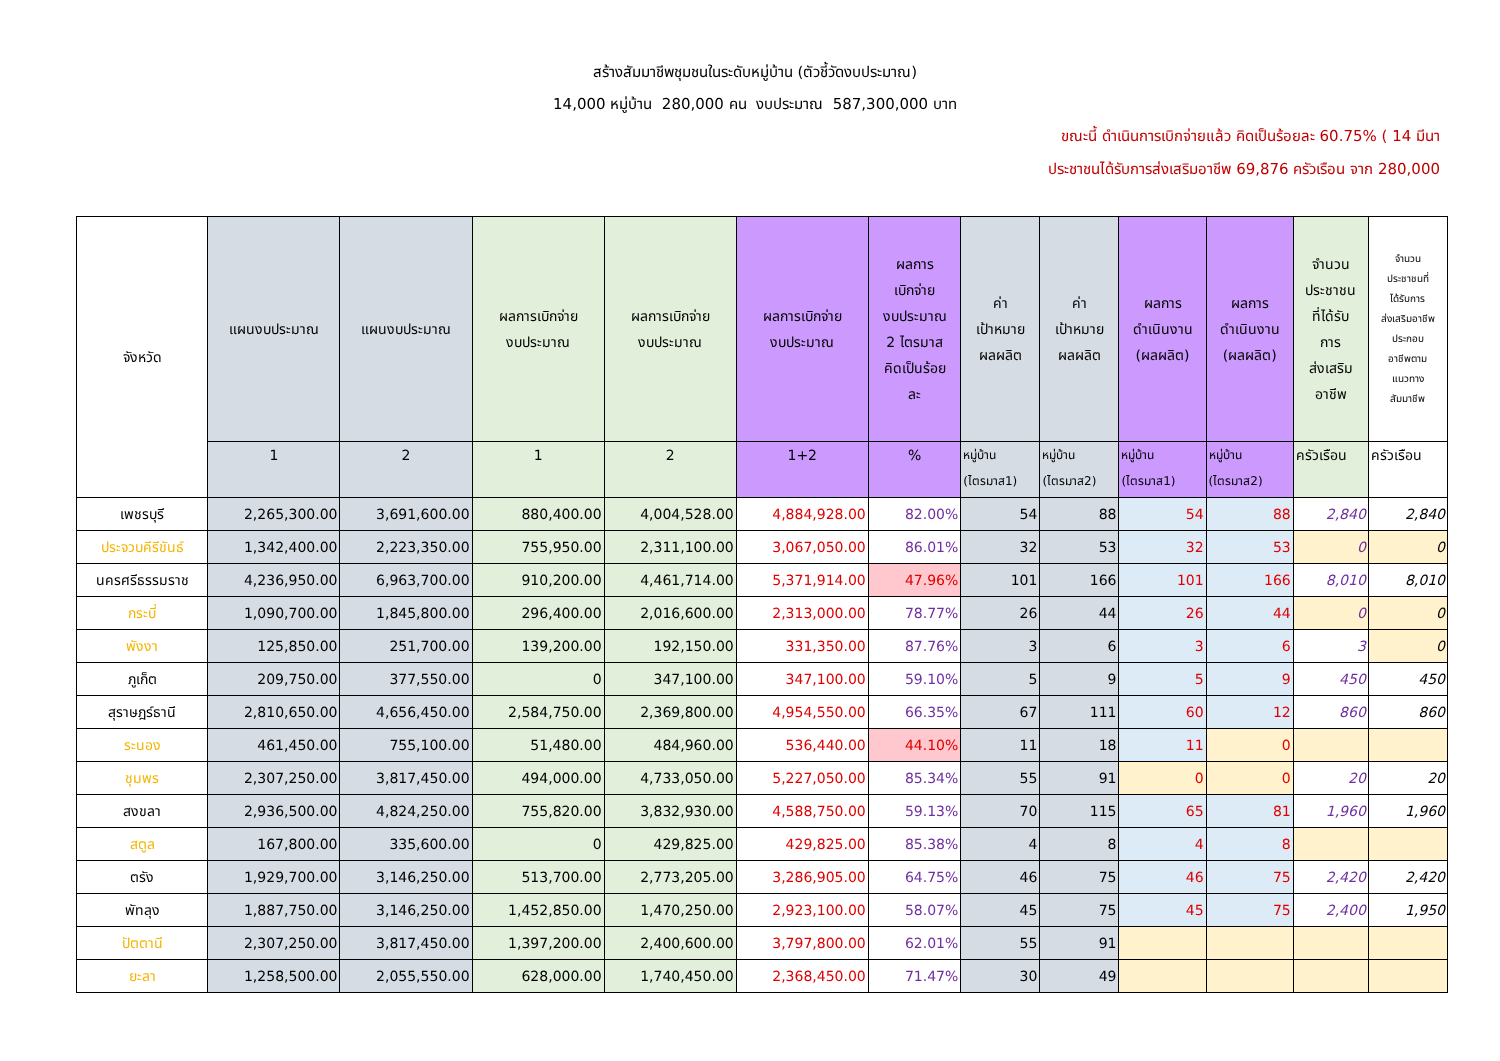สร้างสัมมาชีพชุมชนในระดับหมู่บ้าน (ตัวชี้วัดงบประมาณ)
14,000 หมู่บ้าน 280,000 คน งบประมาณ 587,300,000 บาท
ขณะนี้ ดำเนินการเบิกจ่ายแล้ว คิดเป็นร้อยละ 60.75% ( 14 มีนา
ประชาชนได้รับการส่งเสริมอาชีพ 69,876 ครัวเรือน จาก 280,000
| จังหวัด | แผนงบประมาณ | แผนงบประมาณ | ผลการเบิกจ่าย งบประมาณ | ผลการเบิกจ่าย งบประมาณ | ผลการเบิกจ่าย งบประมาณ | ผลการ เบิกจ่าย งบประมาณ 2 ไตรมาส คิดเป็นร้อย ละ | ค่า เป้าหมาย ผลผลิต | ค่า เป้าหมาย ผลผลิต | ผลการ ดำเนินงาน (ผลผลิต) | ผลการ ดำเนินงาน (ผลผลิต) | จำนวน ประชาชน ที่ได้รับ การ ส่งเสริม อาชีพ | จำนวน ประชาชนที่ ได้รับการ ส่งเสริมอาชีพ ประกอบ อาชีพตาม แนวทาง สัมมาชีพ |
| --- | --- | --- | --- | --- | --- | --- | --- | --- | --- | --- | --- | --- |
| | 1 | 2 | 1 | 2 | 1+2 | % | หมู่บ้าน (ไตรมาส1) | หมู่บ้าน (ไตรมาส2) | หมู่บ้าน (ไตรมาส1) | หมู่บ้าน (ไตรมาส2) | ครัวเรือน | ครัวเรือน |
| เพชรบุรี | 2,265,300.00 | 3,691,600.00 | 880,400.00 | 4,004,528.00 | 4,884,928.00 | 82.00% | 54 | 88 | 54 | 88 | 2,840 | 2,840 |
| ประจวบคีรีขันธ์ | 1,342,400.00 | 2,223,350.00 | 755,950.00 | 2,311,100.00 | 3,067,050.00 | 86.01% | 32 | 53 | 32 | 53 | 0 | 0 |
| นครศรีธรรมราช | 4,236,950.00 | 6,963,700.00 | 910,200.00 | 4,461,714.00 | 5,371,914.00 | 47.96% | 101 | 166 | 101 | 166 | 8,010 | 8,010 |
| กระบี่ | 1,090,700.00 | 1,845,800.00 | 296,400.00 | 2,016,600.00 | 2,313,000.00 | 78.77% | 26 | 44 | 26 | 44 | 0 | 0 |
| พังงา | 125,850.00 | 251,700.00 | 139,200.00 | 192,150.00 | 331,350.00 | 87.76% | 3 | 6 | 3 | 6 | 3 | 0 |
| ภูเก็ต | 209,750.00 | 377,550.00 | 0 | 347,100.00 | 347,100.00 | 59.10% | 5 | 9 | 5 | 9 | 450 | 450 |
| สุราษฎร์ธานี | 2,810,650.00 | 4,656,450.00 | 2,584,750.00 | 2,369,800.00 | 4,954,550.00 | 66.35% | 67 | 111 | 60 | 12 | 860 | 860 |
| ระนอง | 461,450.00 | 755,100.00 | 51,480.00 | 484,960.00 | 536,440.00 | 44.10% | 11 | 18 | 11 | 0 | | |
| ชุมพร | 2,307,250.00 | 3,817,450.00 | 494,000.00 | 4,733,050.00 | 5,227,050.00 | 85.34% | 55 | 91 | 0 | 0 | 20 | 20 |
| สงขลา | 2,936,500.00 | 4,824,250.00 | 755,820.00 | 3,832,930.00 | 4,588,750.00 | 59.13% | 70 | 115 | 65 | 81 | 1,960 | 1,960 |
| สตูล | 167,800.00 | 335,600.00 | 0 | 429,825.00 | 429,825.00 | 85.38% | 4 | 8 | 4 | 8 | | |
| ตรัง | 1,929,700.00 | 3,146,250.00 | 513,700.00 | 2,773,205.00 | 3,286,905.00 | 64.75% | 46 | 75 | 46 | 75 | 2,420 | 2,420 |
| พัทลุง | 1,887,750.00 | 3,146,250.00 | 1,452,850.00 | 1,470,250.00 | 2,923,100.00 | 58.07% | 45 | 75 | 45 | 75 | 2,400 | 1,950 |
| ปัตตานี | 2,307,250.00 | 3,817,450.00 | 1,397,200.00 | 2,400,600.00 | 3,797,800.00 | 62.01% | 55 | 91 | | | | |
| ยะลา | 1,258,500.00 | 2,055,550.00 | 628,000.00 | 1,740,450.00 | 2,368,450.00 | 71.47% | 30 | 49 | | | | |